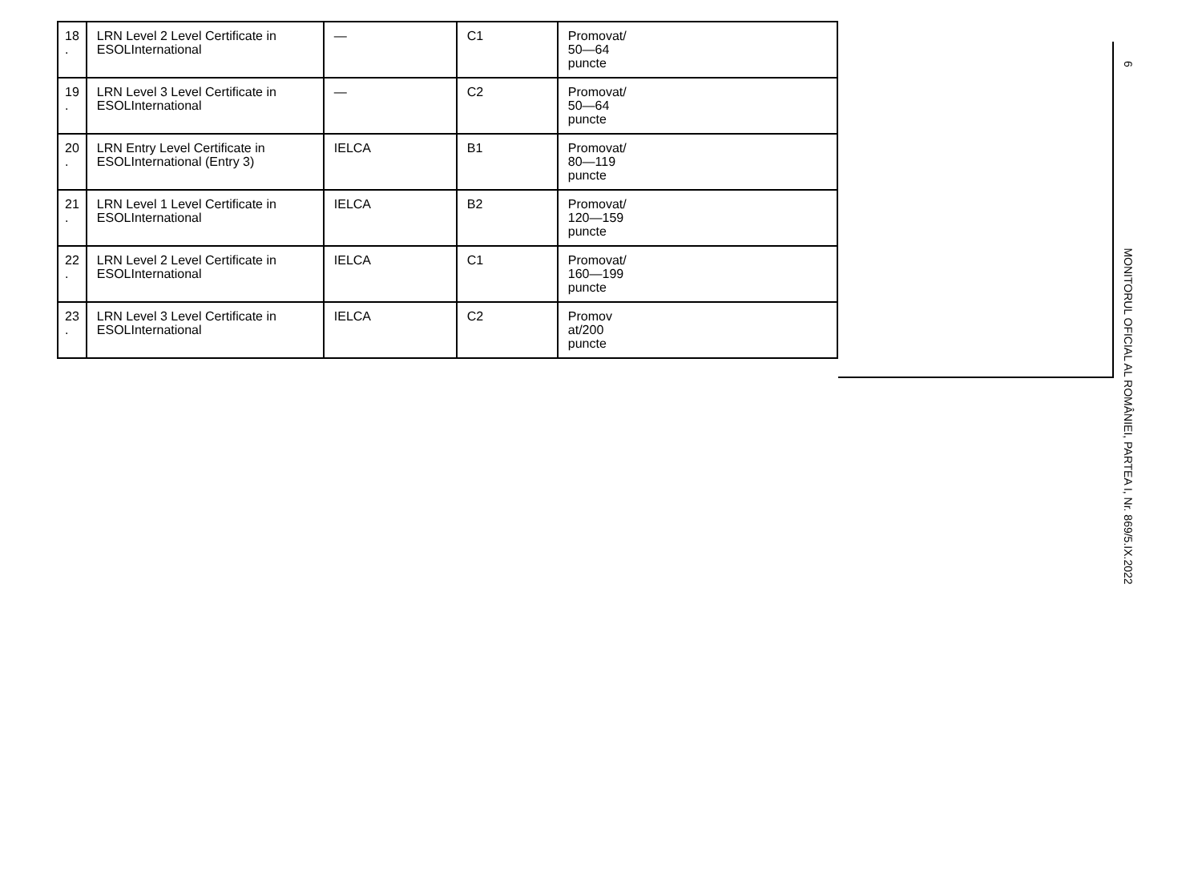| 18 . | LRN Level 2 Level Certificate in ESOLInternational | — | C1 | Promovat/ 50—64 puncte |
| 19 . | LRN Level 3 Level Certificate in ESOLInternational | — | C2 | Promovat/ 50—64 puncte |
| 20 . | LRN Entry Level Certificate in ESOLInternational (Entry 3) | IELCA | B1 | Promovat/ 80—119 puncte |
| 21 . | LRN Level 1 Level Certificate in ESOLInternational | IELCA | B2 | Promovat/ 120—159 puncte |
| 22 . | LRN Level 2 Level Certificate in ESOLInternational | IELCA | C1 | Promovat/ 160—199 puncte |
| 23 . | LRN Level 3 Level Certificate in ESOLInternational | IELCA | C2 | Promov at/200 puncte |
6 MONITORUL OFICIAL AL ROMÂNIEI, PARTEA I, Nr. 869/5.IX.2022